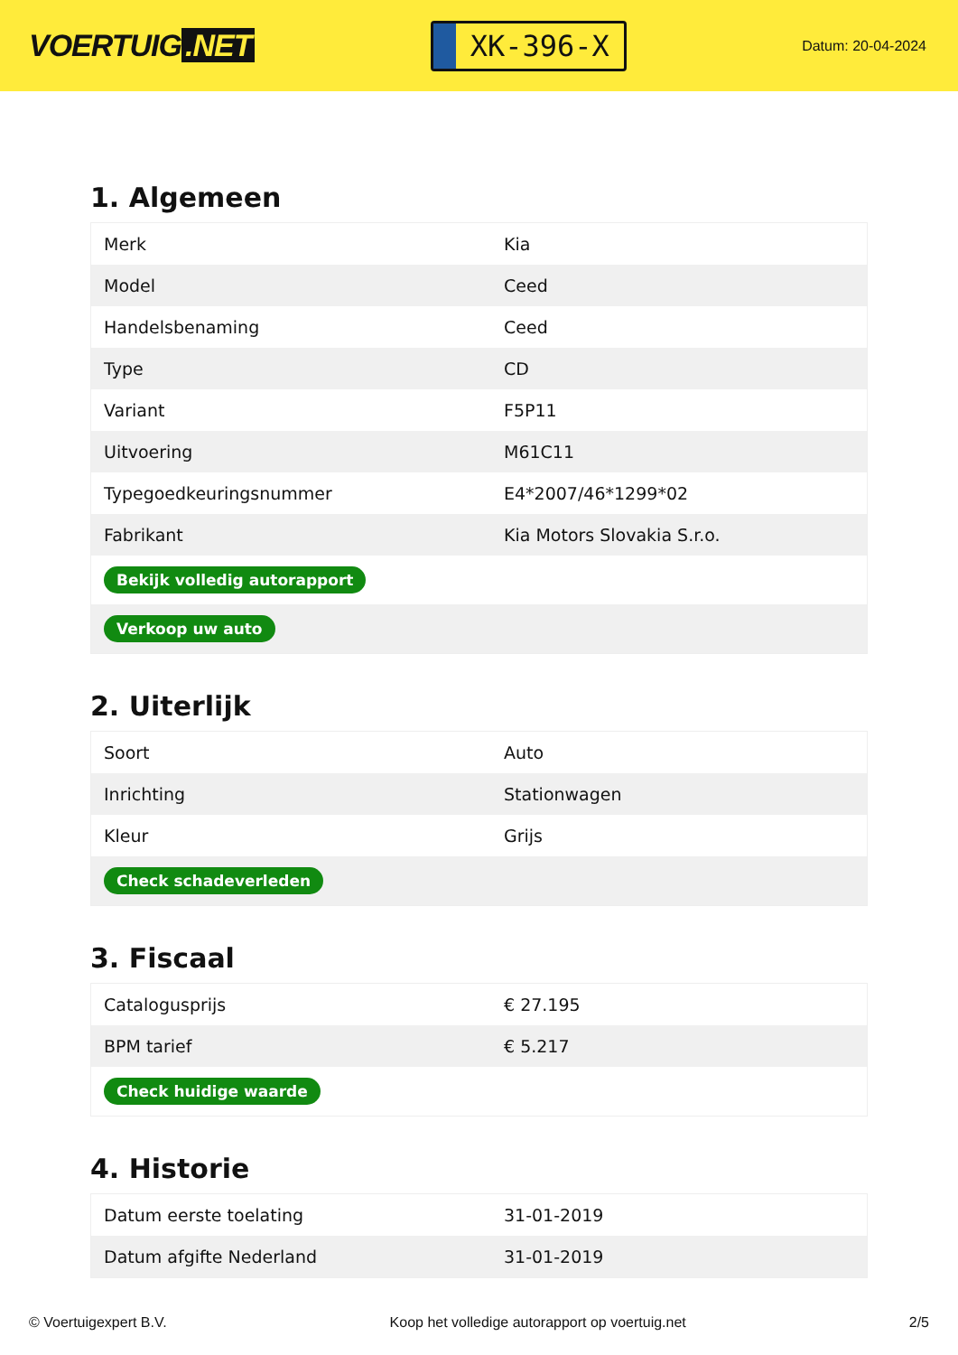VOERTUIG.NET
XK-396-X
Datum: 20-04-2024
1. Algemeen
| Merk | Kia |
| Model | Ceed |
| Handelsbenaming | Ceed |
| Type | CD |
| Variant | F5P11 |
| Uitvoering | M61C11 |
| Typegoedkeuringsnummer | E4*2007/46*1299*02 |
| Fabrikant | Kia Motors Slovakia S.r.o. |
| Bekijk volledig autorapport | |
| Verkoop uw auto | |
2. Uiterlijk
| Soort | Auto |
| Inrichting | Stationwagen |
| Kleur | Grijs |
| Check schadeverleden | |
3. Fiscaal
| Catalogusprijs | € 27.195 |
| BPM tarief | € 5.217 |
| Check huidige waarde | |
4. Historie
| Datum eerste toelating | 31-01-2019 |
| Datum afgifte Nederland | 31-01-2019 |
© Voertuigexpert B.V. Koop het volledige autorapport op voertuig.net 2/5